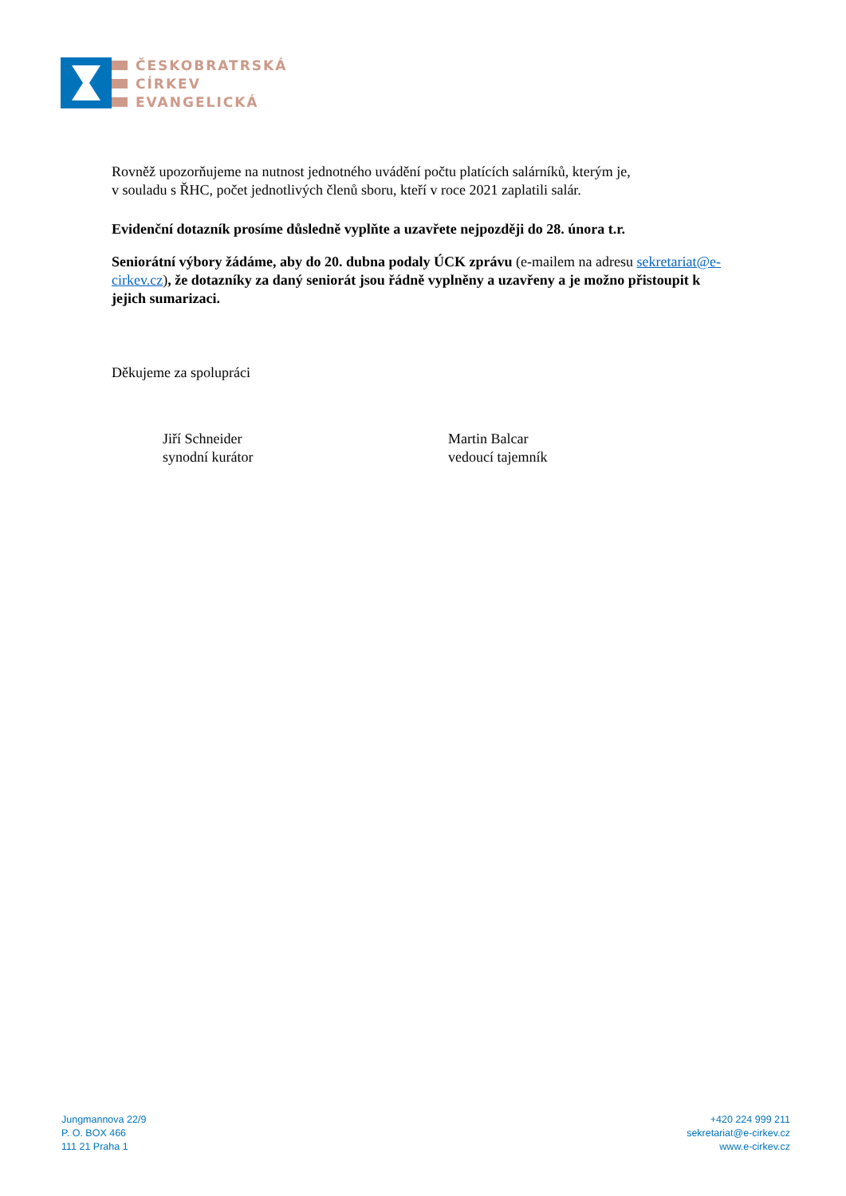ČESKOBRATRSKÁ
CÍRKEV
EVANGELICKÁ
Rovněž upozorňujeme na nutnost jednotného uvádění počtu platících salárníků, kterým je,
v souladu s ŘHC, počet jednotlivých členů sboru, kteří v roce 2021 zaplatili salár.
Evidenční dotazník prosíme důsledně vyplňte a uzavřete nejpozději do 28. února t.r.
Seniorátní výbory žádáme, aby do 20. dubna podaly ÚCK zprávu (e-mailem na adresu sekretariat@e-cirkev.cz), že dotazníky za daný seniorát jsou řádně vyplněny a uzavřeny a je možno přistoupit k jejich sumarizaci.
Děkujeme za spolupráci
Jiří Schneider
synodní kurátor
Martin Balcar
vedoucí tajemník
Jungmannova 22/9
P. O. BOX 466
111 21 Praha 1
+420 224 999 211
sekretariat@e-cirkev.cz
www.e-cirkev.cz